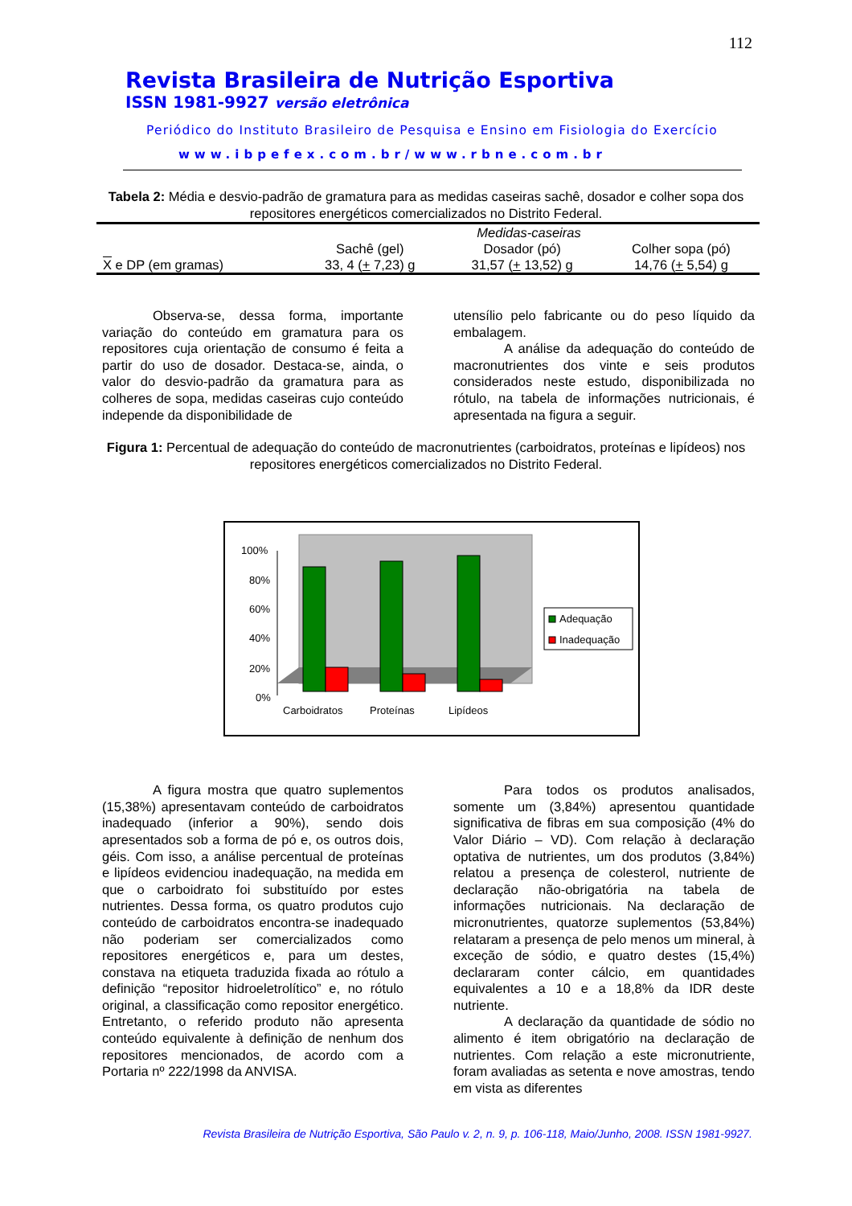112
Revista Brasileira de Nutrição Esportiva
ISSN 1981-9927 versão eletrônica
Periódico do Instituto Brasileiro de Pesquisa e Ensino em Fisiologia do Exercício
www.ibpefex.com.br/www.rbne.com.br
Tabela 2: Média e desvio-padrão de gramatura para as medidas caseiras sachê, dosador e colher sopa dos repositores energéticos comercializados no Distrito Federal.
| | Medidas-caseiras | | |
| --- | --- | --- | --- |
| | Sachê (gel) | Dosador (pó) | Colher sopa (pó) |
| X e DP (em gramas) | 33, 4 ( + 7,23) g | 31,57 ( + 13,52) g | 14,76 ( + 5,54) g |
Observa-se, dessa forma, importante variação do conteúdo em gramatura para os repositores cuja orientação de consumo é feita a partir do uso de dosador. Destaca-se, ainda, o valor do desvio-padrão da gramatura para as colheres de sopa, medidas caseiras cujo conteúdo independe da disponibilidade de
utensílio pelo fabricante ou do peso líquido da embalagem.
A análise da adequação do conteúdo de macronutrientes dos vinte e seis produtos considerados neste estudo, disponibilizada no rótulo, na tabela de informações nutricionais, é apresentada na figura a seguir.
Figura 1: Percentual de adequação do conteúdo de macronutrientes (carboidratos, proteínas e lipídeos) nos repositores energéticos comercializados no Distrito Federal.
100%
80%
60%
40%
20%
0%
Carboidratos
Proteínas
Lipídeos
Adequação
Inadequação
A figura mostra que quatro suplementos (15,38%) apresentavam conteúdo de carboidratos inadequado (inferior a 90%), sendo dois apresentados sob a forma de pó e, os outros dois, géis. Com isso, a análise percentual de proteínas e lipídeos evidenciou inadequação, na medida em que o carboidrato foi substituído por estes nutrientes. Dessa forma, os quatro produtos cujo conteúdo de carboidratos encontra-se inadequado não poderiam ser comercializados como repositores energéticos e, para um destes, constava na etiqueta traduzida fixada ao rótulo a definição “repositor hidroeletrolítico” e, no rótulo original, a classificação como repositor energético. Entretanto, o referido produto não apresenta conteúdo equivalente à definição de nenhum dos repositores mencionados, de acordo com a Portaria nº 222/1998 da ANVISA.
Para todos os produtos analisados, somente um (3,84%) apresentou quantidade significativa de fibras em sua composição (4% do Valor Diário – VD). Com relação à declaração optativa de nutrientes, um dos produtos (3,84%) relatou a presença de colesterol, nutriente de declaração não-obrigatória na tabela de informações nutricionais. Na declaração de micronutrientes, quatorze suplementos (53,84%) relataram a presença de pelo menos um mineral, à exceção de sódio, e quatro destes (15,4%) declararam conter cálcio, em quantidades equivalentes a 10 e a 18,8% da IDR deste nutriente.
A declaração da quantidade de sódio no alimento é item obrigatório na declaração de nutrientes. Com relação a este micronutriente, foram avaliadas as setenta e nove amostras, tendo em vista as diferentes
Revista Brasileira de Nutrição Esportiva, São Paulo v. 2, n. 9, p. 106-118, Maio/Junho, 2008. ISSN 1981-9927.